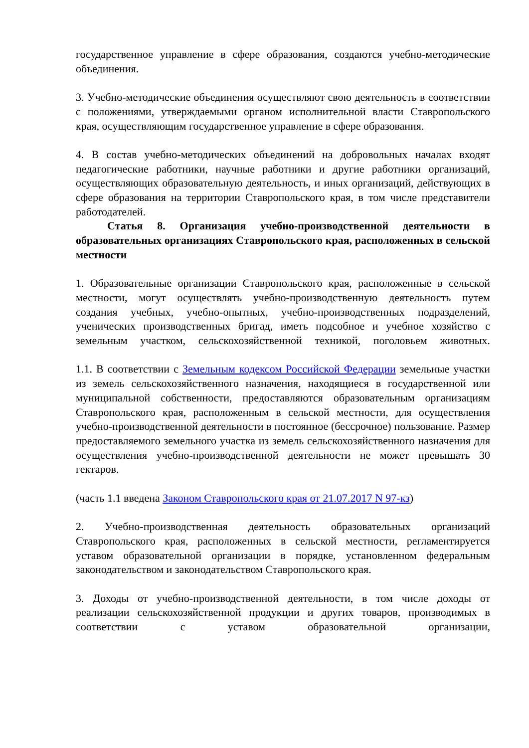государственное управление в сфере образования, создаются учебно-методические объединения.
3. Учебно-методические объединения осуществляют свою деятельность в соответствии с положениями, утверждаемыми органом исполнительной власти Ставропольского края, осуществляющим государственное управление в сфере образования.
4. В состав учебно-методических объединений на добровольных началах входят педагогические работники, научные работники и другие работники организаций, осуществляющих образовательную деятельность, и иных организаций, действующих в сфере образования на территории Ставропольского края, в том числе представители работодателей.
Статья 8. Организация учебно-производственной деятельности в образовательных организациях Ставропольского края, расположенных в сельской местности
1. Образовательные организации Ставропольского края, расположенные в сельской местности, могут осуществлять учебно-производственную деятельность путем создания учебных, учебно-опытных, учебно-производственных подразделений, ученических производственных бригад, иметь подсобное и учебное хозяйство с земельным участком, сельскохозяйственной техникой, поголовьем животных.
1.1. В соответствии с Земельным кодексом Российской Федерации земельные участки из земель сельскохозяйственного назначения, находящиеся в государственной или муниципальной собственности, предоставляются образовательным организациям Ставропольского края, расположенным в сельской местности, для осуществления учебно-производственной деятельности в постоянное (бессрочное) пользование. Размер предоставляемого земельного участка из земель сельскохозяйственного назначения для осуществления учебно-производственной деятельности не может превышать 30 гектаров.
(часть 1.1 введена Законом Ставропольского края от 21.07.2017 N 97-кз)
2. Учебно-производственная деятельность образовательных организаций Ставропольского края, расположенных в сельской местности, регламентируется уставом образовательной организации в порядке, установленном федеральным законодательством и законодательством Ставропольского края.
3. Доходы от учебно-производственной деятельности, в том числе доходы от реализации сельскохозяйственной продукции и других товаров, производимых в соответствии с уставом образовательной организации,